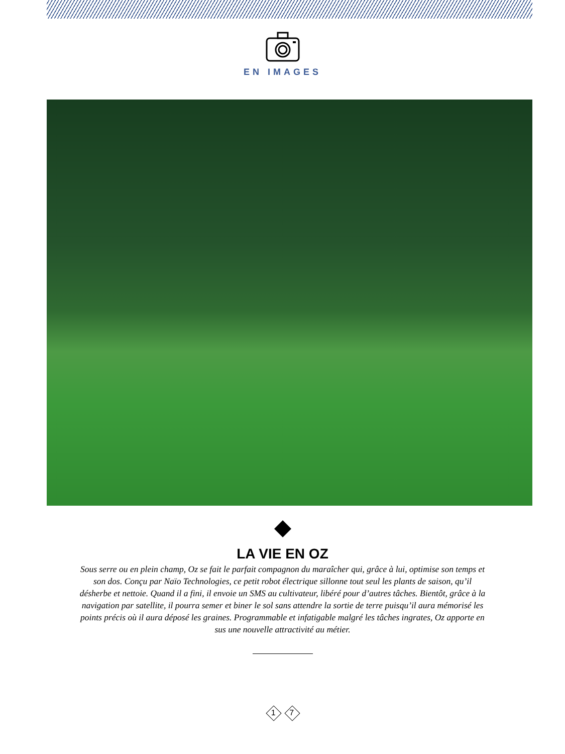EN IMAGES
LA VIE EN OZ
Sous serre ou en plein champ, Oz se fait le parfait compagnon du maraîcher qui, grâce à lui, optimise son temps et son dos. Conçu par Naïo Technologies, ce petit robot électrique sillonne tout seul les plants de saison, qu’il désherbe et nettoie. Quand il a fini, il envoie un SMS au cultivateur, libéré pour d’autres tâches. Bientôt, grâce à la navigation par satellite, il pourra semer et biner le sol sans attendre la sortie de terre puisqu’il aura mémorisé les points précis où il aura déposé les graines. Programmable et infatigable malgré les tâches ingrates, Oz apporte en sus une nouvelle attractivité au métier.
1 7